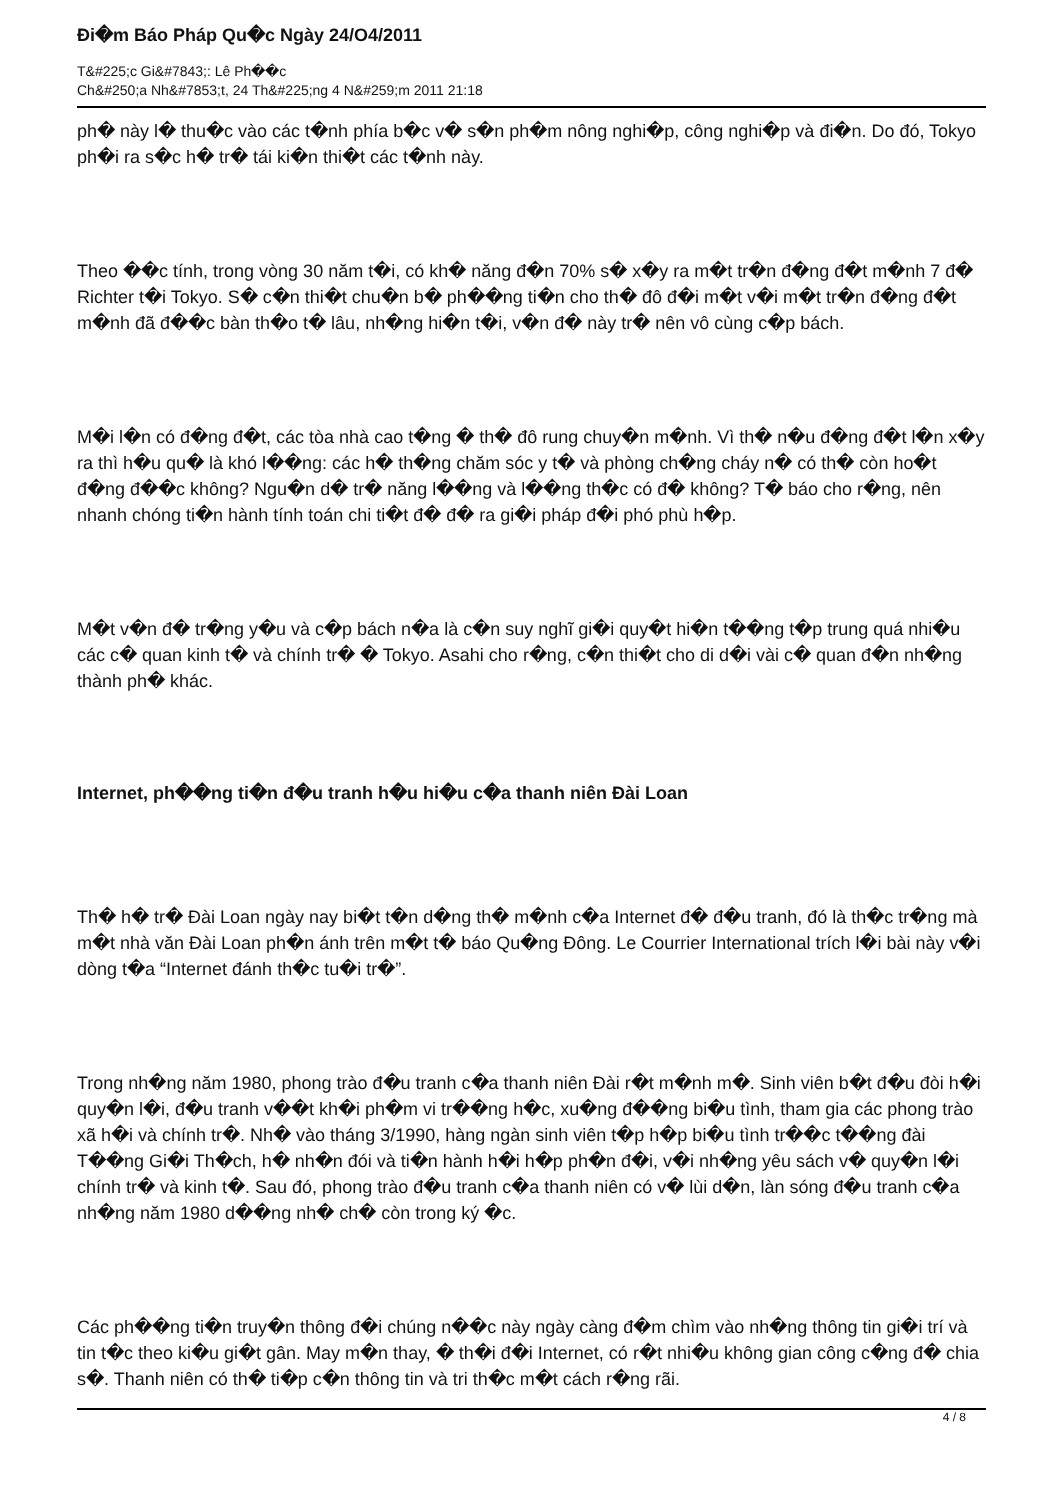Đi�m Báo Pháp Qu�c Ngày 24/O4/2011
T&#225;c Gi&#7843;: Lê Ph��c
Ch&#250;a Nh&#7853;t, 24 Th&#225;ng 4 N&#259;m 2011 21:18
ph� này l� thu�c vào các t�nh phía b�c v� s�n ph�m nông nghi�p, công nghi�p và đi�n. Do đó, Tokyo ph�i ra s�c h� tr� tái ki�n thi�t các t�nh này.
Theo ��c tính, trong vòng 30 năm t�i, có kh� năng đ�n 70% s� x�y ra m�t tr�n đ�ng đ�t m�nh 7 đ� Richter t�i Tokyo. S� c�n thi�t chu�n b� ph��ng ti�n cho th� đô đ�i m�t v�i m�t tr�n đ�ng đ�t m�nh đã đ��c bàn th�o t� lâu, nh�ng hi�n t�i, v�n đ� này tr� nên vô cùng c�p bách.
M�i l�n có đ�ng đ�t, các tòa nhà cao t�ng � th� đô rung chuy�n m�nh. Vì th� n�u đ�ng đ�t l�n x�y ra thì h�u qu� là khó l��ng: các h� th�ng chăm sóc y t� và phòng ch�ng cháy n� có th� còn ho�t đ�ng đ��c không? Ngu�n d� tr� năng l��ng và l��ng th�c có đ� không? T� báo cho r�ng, nên nhanh chóng ti�n hành tính toán chi ti�t đ� đ� ra gi�i pháp đ�i phó phù h�p.
M�t v�n đ� tr�ng y�u và c�p bách n�a là c�n suy nghĩ gi�i quy�t hi�n t��ng t�p trung quá nhi�u các c� quan kinh t� và chính tr� � Tokyo. Asahi cho r�ng, c�n thi�t cho di d�i vài c� quan đ�n nh�ng thành ph� khác.
Internet, ph��ng ti�n đ�u tranh h�u hi�u c�a thanh niên Đài Loan
Th� h� tr� Đài Loan ngày nay bi�t t�n d�ng th� m�nh c�a Internet đ� đ�u tranh, đó là th�c tr�ng mà m�t nhà văn Đài Loan ph�n ánh trên m�t t� báo Qu�ng Đông. Le Courrier International trích l�i bài này v�i dòng t�a “Internet đánh th�c tu�i tr�”.
Trong nh�ng năm 1980, phong trào đ�u tranh c�a thanh niên Đài r�t m�nh m�. Sinh viên b�t đ�u đòi h�i quy�n l�i, đ�u tranh v��t kh�i ph�m vi tr��ng h�c, xu�ng đ��ng bi�u tình, tham gia các phong trào xã h�i và chính tr�. Nh� vào tháng 3/1990, hàng ngàn sinh viên t�p h�p bi�u tình tr��c t��ng đài T��ng Gi�i Th�ch, h� nh�n đói và ti�n hành h�i h�p ph�n đ�i, v�i nh�ng yêu sách v� quy�n l�i chính tr� và kinh t�. Sau đó, phong trào đ�u tranh c�a thanh niên có v� lùi d�n, làn sóng đ�u tranh c�a nh�ng năm 1980 d��ng nh� ch� còn trong ký �c.
Các ph��ng ti�n truy�n thông đ�i chúng n��c này ngày càng đ�m chìm vào nh�ng thông tin gi�i trí và tin t�c theo ki�u gi�t gân. May m�n thay, � th�i đ�i Internet, có r�t nhi�u không gian công c�ng đ� chia s�. Thanh niên có th� ti�p c�n thông tin và tri th�c m�t cách r�ng rãi.
4 / 8